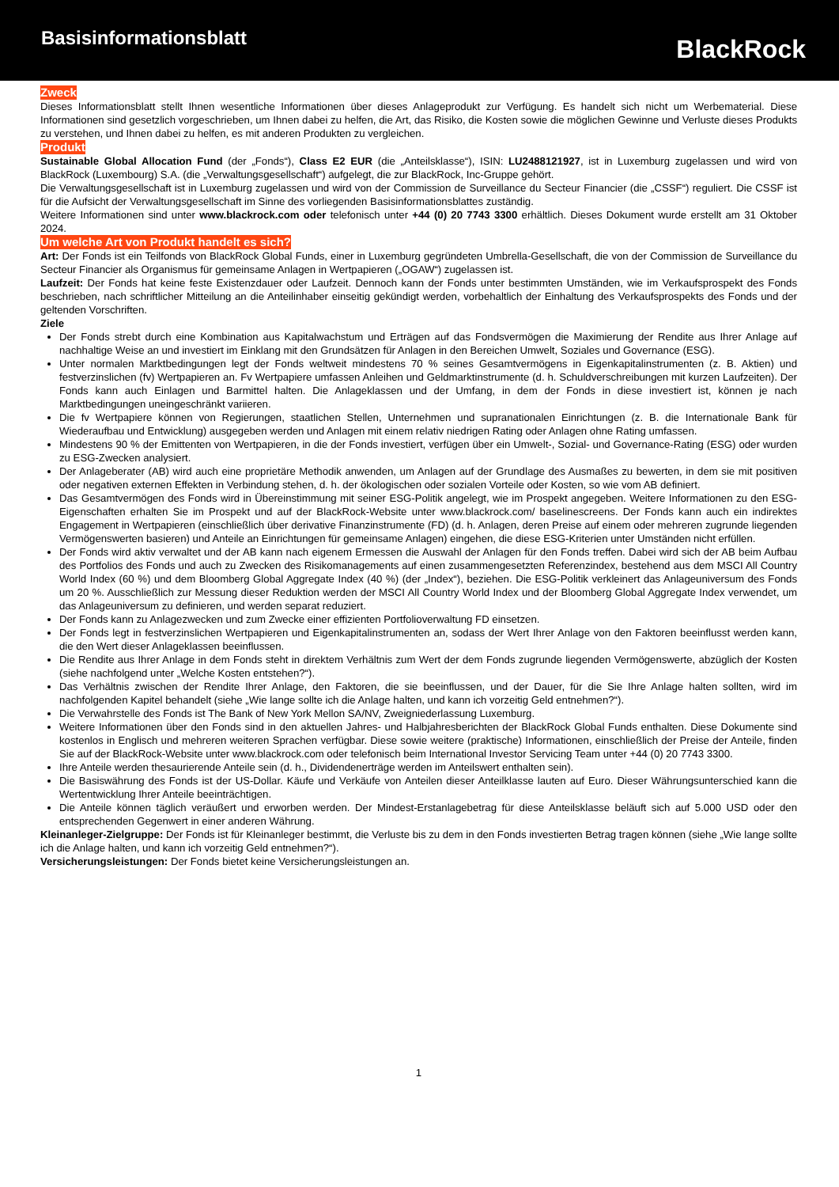Basisinformationsblatt
BlackRock
Zweck
Dieses Informationsblatt stellt Ihnen wesentliche Informationen über dieses Anlageprodukt zur Verfügung. Es handelt sich nicht um Werbematerial. Diese Informationen sind gesetzlich vorgeschrieben, um Ihnen dabei zu helfen, die Art, das Risiko, die Kosten sowie die möglichen Gewinne und Verluste dieses Produkts zu verstehen, und Ihnen dabei zu helfen, es mit anderen Produkten zu vergleichen.
Produkt
Sustainable Global Allocation Fund (der „Fonds“), Class E2 EUR (die „Anteilsklasse“), ISIN: LU2488121927, ist in Luxemburg zugelassen und wird von BlackRock (Luxembourg) S.A. (die „Verwaltungsgesellschaft“) aufgelegt, die zur BlackRock, Inc-Gruppe gehört.
Die Verwaltungsgesellschaft ist in Luxemburg zugelassen und wird von der Commission de Surveillance du Secteur Financier (die „CSSF“) reguliert. Die CSSF ist für die Aufsicht der Verwaltungsgesellschaft im Sinne des vorliegenden Basisinformationsblattes zuständig.
Weitere Informationen sind unter www.blackrock.com oder telefonisch unter +44 (0) 20 7743 3300 erhältlich. Dieses Dokument wurde erstellt am 31 Oktober 2024.
Um welche Art von Produkt handelt es sich?
Art: Der Fonds ist ein Teilfonds von BlackRock Global Funds, einer in Luxemburg gegründeten Umbrella-Gesellschaft, die von der Commission de Surveillance du Secteur Financier als Organismus für gemeinsame Anlagen in Wertpapieren („OGAW“) zugelassen ist.
Laufzeit: Der Fonds hat keine feste Existenzdauer oder Laufzeit. Dennoch kann der Fonds unter bestimmten Umständen, wie im Verkaufsprospekt des Fonds beschrieben, nach schriftlicher Mitteilung an die Anteilinhaber einseitig gekündigt werden, vorbehaltlich der Einhaltung des Verkaufsprospekts des Fonds und der geltenden Vorschriften.
Ziele
Der Fonds strebt durch eine Kombination aus Kapitalwachstum und Erträgen auf das Fondsvermögen die Maximierung der Rendite aus Ihrer Anlage auf nachhaltige Weise an und investiert im Einklang mit den Grundsätzen für Anlagen in den Bereichen Umwelt, Soziales und Governance (ESG).
Unter normalen Marktbedingungen legt der Fonds weltweit mindestens 70 % seines Gesamtvermögens in Eigenkapitalinstrumenten (z. B. Aktien) und festverzinslichen (fv) Wertpapieren an. Fv Wertpapiere umfassen Anleihen und Geldmarktinstrumente (d. h. Schuldverschreibungen mit kurzen Laufzeiten). Der Fonds kann auch Einlagen und Barmittel halten. Die Anlageklassen und der Umfang, in dem der Fonds in diese investiert ist, können je nach Marktbedingungen uneingeschränkt variieren.
Die fv Wertpapiere können von Regierungen, staatlichen Stellen, Unternehmen und supranationalen Einrichtungen (z. B. die Internationale Bank für Wiederaufbau und Entwicklung) ausgegeben werden und Anlagen mit einem relativ niedrigen Rating oder Anlagen ohne Rating umfassen.
Mindestens 90 % der Emittenten von Wertpapieren, in die der Fonds investiert, verfügen über ein Umwelt-, Sozial- und Governance-Rating (ESG) oder wurden zu ESG-Zwecken analysiert.
Der Anlageberater (AB) wird auch eine proprietäre Methodik anwenden, um Anlagen auf der Grundlage des Ausmaßes zu bewerten, in dem sie mit positiven oder negativen externen Effekten in Verbindung stehen, d. h. der ökologischen oder sozialen Vorteile oder Kosten, so wie vom AB definiert.
Das Gesamtvermögen des Fonds wird in Übereinstimmung mit seiner ESG-Politik angelegt, wie im Prospekt angegeben. Weitere Informationen zu den ESG-Eigenschaften erhalten Sie im Prospekt und auf der BlackRock-Website unter www.blackrock.com/ baselinescreens. Der Fonds kann auch ein indirektes Engagement in Wertpapieren (einschließlich über derivative Finanzinstrumente (FD) (d. h. Anlagen, deren Preise auf einem oder mehreren zugrunde liegenden Vermögenswerten basieren) und Anteile an Einrichtungen für gemeinsame Anlagen) eingehen, die diese ESG-Kriterien unter Umständen nicht erfüllen.
Der Fonds wird aktiv verwaltet und der AB kann nach eigenem Ermessen die Auswahl der Anlagen für den Fonds treffen. Dabei wird sich der AB beim Aufbau des Portfolios des Fonds und auch zu Zwecken des Risikomanagements auf einen zusammengesetzten Referenzindex, bestehend aus dem MSCI All Country World Index (60 %) und dem Bloomberg Global Aggregate Index (40 %) (der „Index“), beziehen. Die ESG-Politik verkleinert das Anlageuniversum des Fonds um 20 %. Ausschließlich zur Messung dieser Reduktion werden der MSCI All Country World Index und der Bloomberg Global Aggregate Index verwendet, um das Anlageuniversum zu definieren, und werden separat reduziert.
Der Fonds kann zu Anlagezwecken und zum Zwecke einer effizienten Portfolioverwaltung FD einsetzen.
Der Fonds legt in festverzinslichen Wertpapieren und Eigenkapitalinstrumenten an, sodass der Wert Ihrer Anlage von den Faktoren beeinflusst werden kann, die den Wert dieser Anlageklassen beeinflussen.
Die Rendite aus Ihrer Anlage in dem Fonds steht in direktem Verhältnis zum Wert der dem Fonds zugrunde liegenden Vermögenswerte, abzüglich der Kosten (siehe nachfolgend unter „Welche Kosten entstehen?“).
Das Verhältnis zwischen der Rendite Ihrer Anlage, den Faktoren, die sie beeinflussen, und der Dauer, für die Sie Ihre Anlage halten sollten, wird im nachfolgenden Kapitel behandelt (siehe „Wie lange sollte ich die Anlage halten, und kann ich vorzeitig Geld entnehmen?“).
Die Verwahrstelle des Fonds ist The Bank of New York Mellon SA/NV, Zweigniederlassung Luxemburg.
Weitere Informationen über den Fonds sind in den aktuellen Jahres- und Halbjahresberichten der BlackRock Global Funds enthalten. Diese Dokumente sind kostenlos in Englisch und mehreren weiteren Sprachen verfügbar. Diese sowie weitere (praktische) Informationen, einschließlich der Preise der Anteile, finden Sie auf der BlackRock-Website unter www.blackrock.com oder telefonisch beim International Investor Servicing Team unter +44 (0) 20 7743 3300.
Ihre Anteile werden thesaurierende Anteile sein (d. h., Dividendenerträge werden im Anteilswert enthalten sein).
Die Basiswährung des Fonds ist der US-Dollar. Käufe und Verkäufe von Anteilen dieser Anteilklasse lauten auf Euro. Dieser Währungsunterschied kann die Wertentwicklung Ihrer Anteile beeinträchtigen.
Die Anteile können täglich veräußert und erworben werden. Der Mindest-Erstanlagebetrag für diese Anteilsklasse beläuft sich auf 5.000 USD oder den entsprechenden Gegenwert in einer anderen Währung.
Kleinanleger-Zielgruppe: Der Fonds ist für Kleinanleger bestimmt, die Verluste bis zu dem in den Fonds investierten Betrag tragen können (siehe „Wie lange sollte ich die Anlage halten, und kann ich vorzeitig Geld entnehmen?“).
Versicherungsleistungen: Der Fonds bietet keine Versicherungsleistungen an.
1